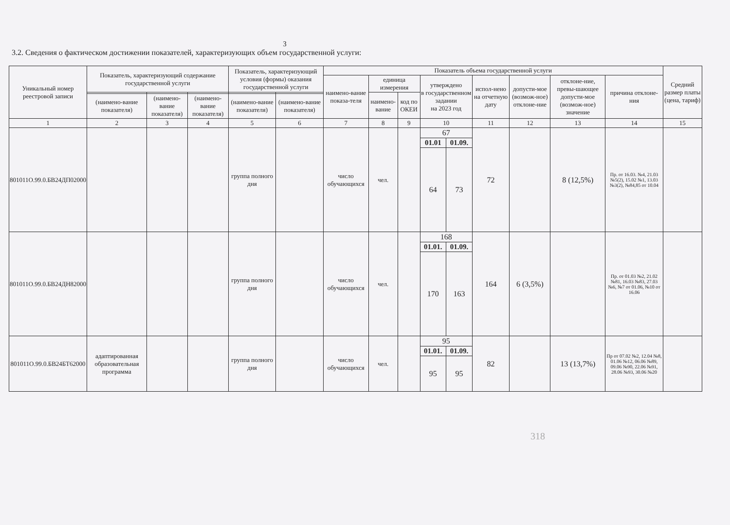3
3.2. Сведения о фактическом достижении показателей, характеризующих объем государственной услуги:
| Уникальный номер реестровой записи | Показатель, характеризующий содержание государственной услуги | | | Показатель, характеризующий условия (формы) оказания государственной услуги | | Показатель объема государственной услуги | | | | | | | | | Средний размер платы (цена, тариф) |
| --- | --- | --- | --- | --- | --- | --- | --- | --- | --- | --- | --- | --- | --- | --- | --- |
| | | | | | | наимено-вание показа-теля | единица измерения | | утверждено в государственном задании на 2023 год | | испол-нено на отчетную дату | допусти-мое (возмож-ное) отклоне-ние | отклоне-ние, превы-шающее допусти-мое (возмож-ное) значение | причина отклоне-ния | |
| | | | | | | | наимено-вание | код по ОКЕИ | | | | | | | |
| | (наимено-вание показателя) | (наимено-вание показателя) | (наимено-вание показателя) | (наимено-вание показателя) | (наимено-вание показателя) | | | | | | | | | | |
| 1 | 2 | 3 | 4 | 5 | 6 | 7 | 8 | 9 | 10 | | 11 | 12 | 13 | 14 | 15 |
| 801011О.99.0.БВ24ДП02000 | | | | группа полного дня | | число обучающихся | чел. | | 67 | | 72 | | 8 (12,5%) | Пр. от 16.03. №4, 21.03 №5(2), 15.02 №1, 13.03 №3(2), №84,85 от 10.04 | |
| | | | | | | | | | 01.01 | 01.09. | | | | | |
| | | | | | | | | | 64 | 73 | | | | | |
| 801011О.99.0.БВ24ДН82000 | | | | группа полного дня | | число обучающихся | чел. | | 168 | | 164 | 6 (3,5%) | | Пр. от 01.03 №2, 21.02 №81, 16.03 №83, 27.03 №6, №7 от 01.06, №10 от 16.06 | |
| | | | | | | | | | 01.01. | 01.09. | | | | | |
| | | | | | | | | | 170 | 163 | | | | | |
| 801011О.99.0.БВ24БТ62000 | адаптированная образовательная программа | | | группа полного дня | | число обучающихся | чел. | | 95 | | 82 | | 13 (13,7%) | Пр от 07.02 №2, 12.04 №8, 01.06 №12, 06.06 №89, 09.06 №90, 22.06 №91, 28.06 №93, 30.06 №20 | |
| | | | | | | | | | 01.01. | 01.09. | | | | | |
| | | | | | | | | | 95 | 95 | | | | | |
318